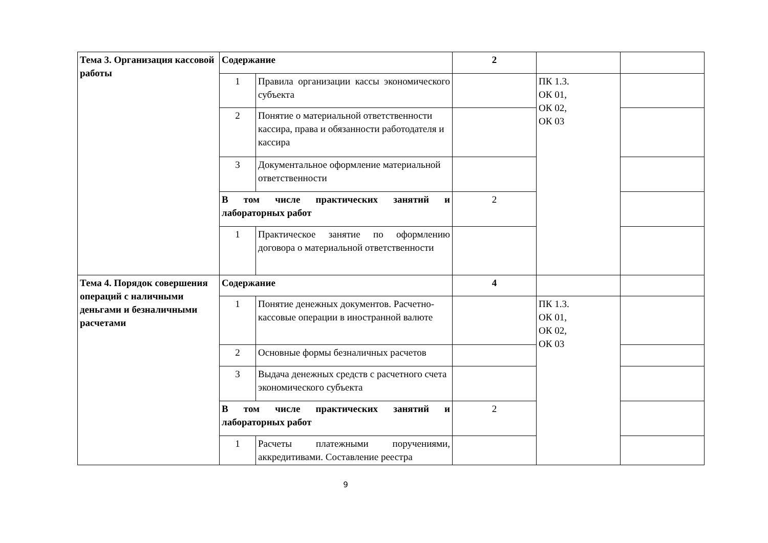| Тема 3. Организация кассовой работы | Содержание | | 2 | | |
| | 1 | Правила организации кассы экономического субъекта | | ПК 1.3. ОК 01, ОК 02, ОК 03 | |
| | 2 | Понятие о материальной ответственности кассира, права и обязанности работодателя и кассира | | | |
| | 3 | Документальное оформление материальной ответственности | | | |
| | В том числе практических занятий и лабораторных работ | | 2 | | |
| | 1 | Практическое занятие по оформлению договора о материальной ответственности | | | |
| Тема 4. Порядок совершения операций с наличными деньгами и безналичными расчетами | Содержание | | 4 | | |
| | 1 | Понятие денежных документов. Расчетно-кассовые операции в иностранной валюте | | ПК 1.3. ОК 01, ОК 02, ОК 03 | |
| | 2 | Основные формы безналичных расчетов | | | |
| | 3 | Выдача денежных средств с расчетного счета экономического субъекта | | | |
| | В том числе практических занятий и лабораторных работ | | 2 | | |
| | 1 | Расчеты платежными поручениями, аккредитивами. Составление реестра | | | |
9